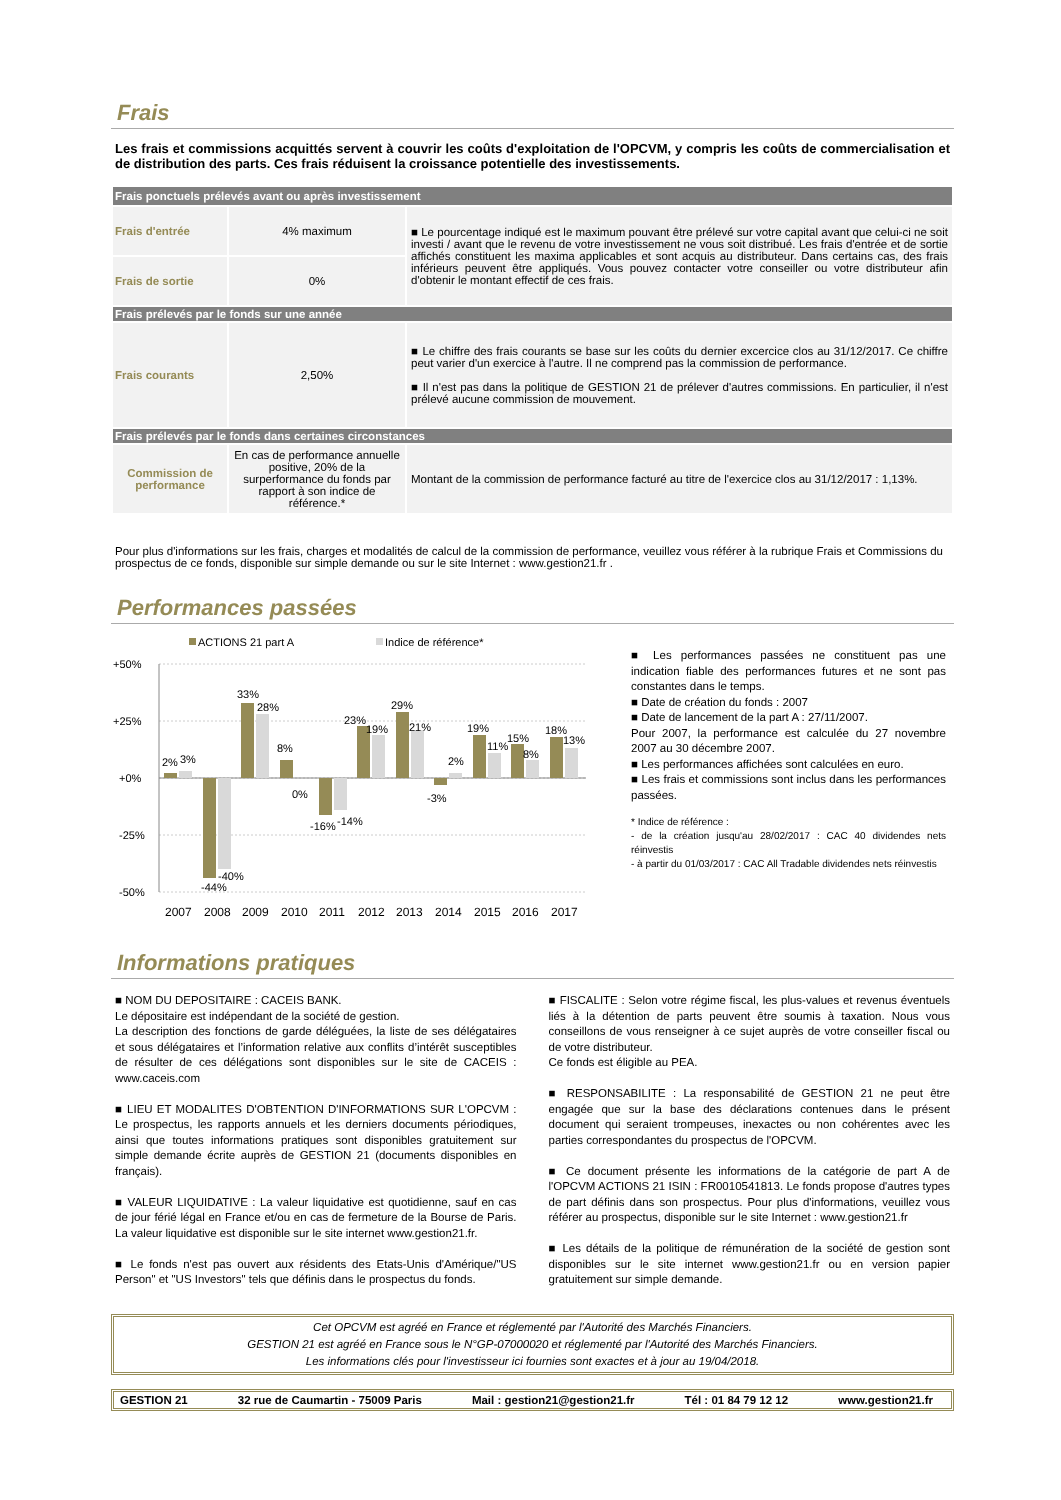Frais
Les frais et commissions acquittés servent à couvrir les coûts d'exploitation de l'OPCVM, y compris les coûts de commercialisation et de distribution des parts. Ces frais réduisent la croissance potentielle des investissements.
| Frais ponctuels prélevés avant ou après investissement | | |
| Frais d'entrée | 4% maximum | ■ Le pourcentage indiqué est le maximum pouvant être prélevé sur votre capital avant que celui-ci ne soit investi / avant que le revenu de votre investissement ne vous soit distribué. Les frais d'entrée et de sortie affichés constituent les maxima applicables et sont acquis au distributeur. Dans certains cas, des frais inférieurs peuvent être appliqués. Vous pouvez contacter votre conseiller ou votre distributeur afin d'obtenir le montant effectif de ces frais. |
| Frais de sortie | 0% | |
| Frais prélevés par le fonds sur une année | | |
| Frais courants | 2,50% | ■ Le chiffre des frais courants se base sur les coûts du dernier excercice clos au 31/12/2017. Ce chiffre peut varier d'un exercice à l'autre. Il ne comprend pas la commission de performance. ■ Il n'est pas dans la politique de GESTION 21 de prélever d'autres commissions. En particulier, il n'est prélevé aucune commission de mouvement. |
| Frais prélevés par le fonds dans certaines circonstances | | |
| Commission de performance | En cas de performance annuelle positive, 20% de la surperformance du fonds par rapport à son indice de référence.* | Montant de la commission de performance facturé au titre de l'exercice clos au 31/12/2017 : 1,13%. |
Pour plus d'informations sur les frais, charges et modalités de calcul de la commission de performance, veuillez vous référer à la rubrique Frais et Commissions du prospectus de ce fonds, disponible sur simple demande ou sur le site Internet : www.gestion21.fr .
Performances passées
ACTIONS 21 part A
Indice de référence*
+50%
+25%
+0%
-25%
-50%
2%
3%
-44%
-40%
33%
28%
8%
0%
-16%
-14%
23%
19%
29%
21%
-3%
2%
19%
11%
15%
8%
18%
13%
2007
2008
2009
2010
2011
2012
2013
2014
2015
2016
2017
■ Les performances passées ne constituent pas une indication fiable des performances futures et ne sont pas constantes dans le temps.
■ Date de création du fonds : 2007
■ Date de lancement de la part A : 27/11/2007.
Pour 2007, la performance est calculée du 27 novembre 2007 au 30 décembre 2007.
■ Les performances affichées sont calculées en euro.
■ Les frais et commissions sont inclus dans les performances passées.
* Indice de référence :
- de la création jusqu'au 28/02/2017 : CAC 40 dividendes nets réinvestis
- à partir du 01/03/2017 : CAC All Tradable dividendes nets réinvestis
Informations pratiques
■ NOM DU DEPOSITAIRE : CACEIS BANK.
Le dépositaire est indépendant de la société de gestion.
La description des fonctions de garde déléguées, la liste de ses délégataires et sous délégataires et l’information relative aux conflits d’intérêt susceptibles de résulter de ces délégations sont disponibles sur le site de CACEIS : www.caceis.com
■ LIEU ET MODALITES D'OBTENTION D'INFORMATIONS SUR L'OPCVM : Le prospectus, les rapports annuels et les derniers documents périodiques, ainsi que toutes informations pratiques sont disponibles gratuitement sur simple demande écrite auprès de GESTION 21 (documents disponibles en français).
■ VALEUR LIQUIDATIVE : La valeur liquidative est quotidienne, sauf en cas de jour férié légal en France et/ou en cas de fermeture de la Bourse de Paris. La valeur liquidative est disponible sur le site internet www.gestion21.fr.
■ Le fonds n'est pas ouvert aux résidents des Etats-Unis d'Amérique/"US Person" et "US Investors" tels que définis dans le prospectus du fonds.
■ FISCALITE : Selon votre régime fiscal, les plus-values et revenus éventuels liés à la détention de parts peuvent être soumis à taxation. Nous vous conseillons de vous renseigner à ce sujet auprès de votre conseiller fiscal ou de votre distributeur.
Ce fonds est éligible au PEA.
■ RESPONSABILITE : La responsabilité de GESTION 21 ne peut être engagée que sur la base des déclarations contenues dans le présent document qui seraient trompeuses, inexactes ou non cohérentes avec les parties correspondantes du prospectus de l'OPCVM.
■ Ce document présente les informations de la catégorie de part A de l'OPCVM ACTIONS 21 ISIN : FR0010541813. Le fonds propose d'autres types de part définis dans son prospectus. Pour plus d'informations, veuillez vous référer au prospectus, disponible sur le site Internet : www.gestion21.fr
■ Les détails de la politique de rémunération de la société de gestion sont disponibles sur le site internet www.gestion21.fr ou en version papier gratuitement sur simple demande.
Cet OPCVM est agréé en France et réglementé par l'Autorité des Marchés Financiers.
GESTION 21 est agréé en France sous le N°GP-07000020 et réglementé par l'Autorité des Marchés Financiers.
Les informations clés pour l'investisseur ici fournies sont exactes et à jour au 19/04/2018.
GESTION 21 32 rue de Caumartin - 75009 Paris Mail : gestion21@gestion21.fr Tél : 01 84 79 12 12 www.gestion21.fr